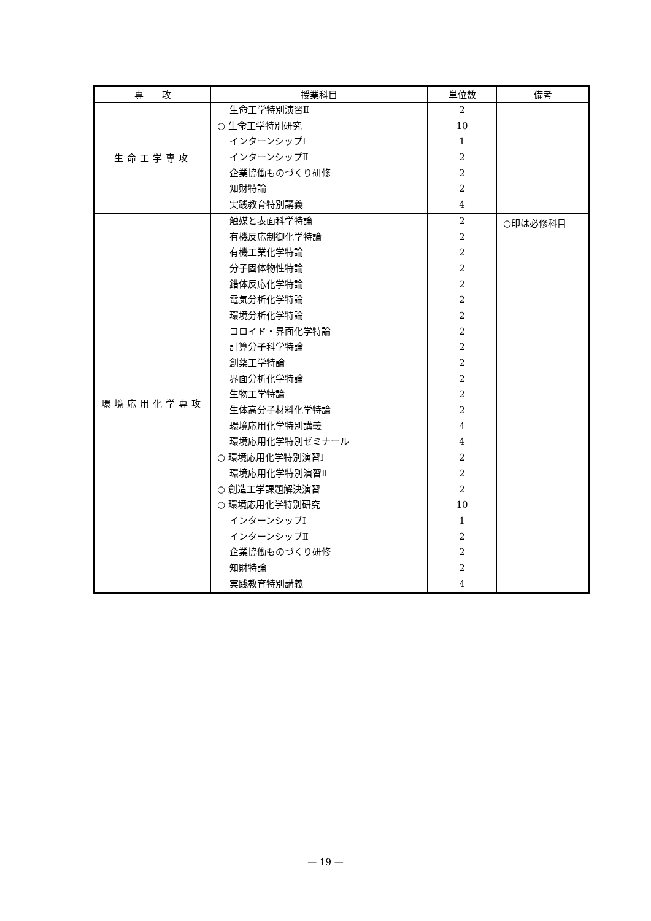| 専 攻 | 授業科目 | 単位数 | 備考 |
| --- | --- | --- | --- |
| 生命工学専攻 | 生命工学特別演習Ⅱ ○ 生命工学特別研究 インターンシップⅠ インターンシップⅡ 企業協働ものづくり研修 知財特論 実践教育特別講義 | 2 10 1 2 2 2 4 | |
| 環境応用化学専攻 | 触媒と表面科学特論 有機反応制御化学特論 有機工業化学特論 分子固体物性特論 錯体反応化学特論 電気分析化学特論 環境分析化学特論 コロイド・界面化学特論 計算分子科学特論 創薬工学特論 界面分析化学特論 生物工学特論 生体高分子材料化学特論 環境応用化学特別講義 環境応用化学特別ゼミナール ○ 環境応用化学特別演習Ⅰ 環境応用化学特別演習Ⅱ ○ 創造工学課題解決演習 ○ 環境応用化学特別研究 インターンシップⅠ インターンシップⅡ 企業協働ものづくり研修 知財特論 実践教育特別講義 | 2 2 2 2 2 2 2 2 2 2 2 2 2 4 4 2 2 2 10 1 2 2 2 4 | ○印は必修科目 |
— 19 —